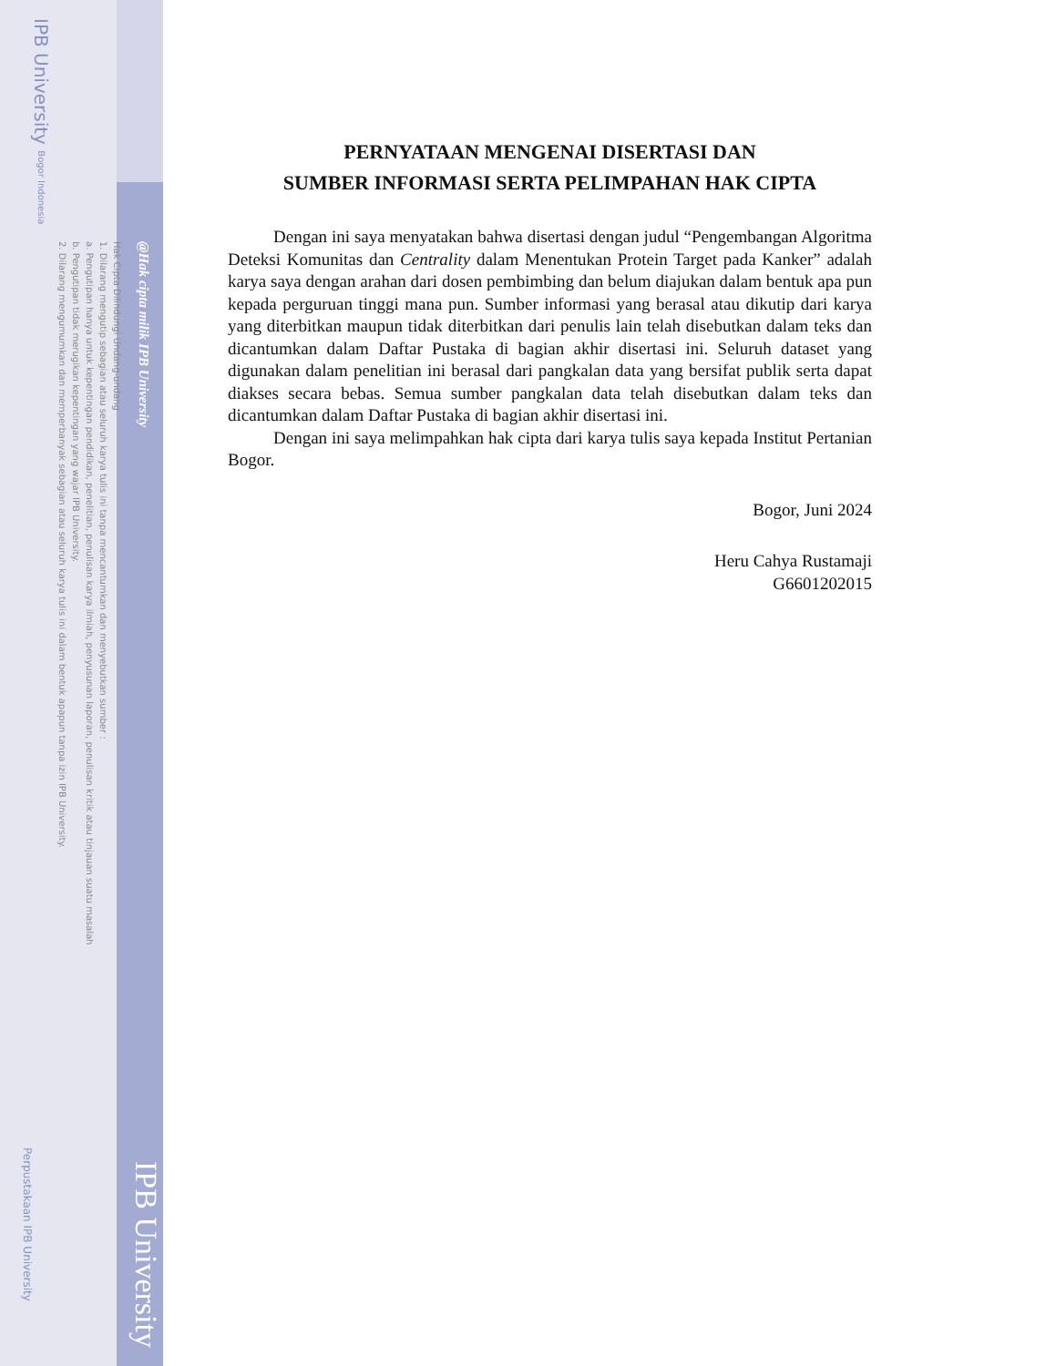@Hak cipta milik IPB University
Hak Cipta Dilindungi Undang-undang
1. Dilarang mengutip sebagian atau seluruh karya tulis ini tanpa mencantumkan dan menyebutkan sumber :
a. Pengutipan hanya untuk kepentingan pendidikan, penelitian, penulisan karya ilmiah, penyusunan laporan, penulisan kritik atau tinjauan suatu masalah
b. Pengutipan tidak merugikan kepentingan yang wajar IPB University.
2. Dilarang mengumumkan dan memperbanyak sebagian atau seluruh karya tulis ini dalam bentuk apapun tanpa izin IPB University.
IPB University Bogor Indonesia
Perpustakaan IPB University
PERNYATAAN MENGENAI DISERTASI DAN
SUMBER INFORMASI SERTA PELIMPAHAN HAK CIPTA
Dengan ini saya menyatakan bahwa disertasi dengan judul “Pengembangan Algoritma Deteksi Komunitas dan Centrality dalam Menentukan Protein Target pada Kanker” adalah karya saya dengan arahan dari dosen pembimbing dan belum diajukan dalam bentuk apa pun kepada perguruan tinggi mana pun. Sumber informasi yang berasal atau dikutip dari karya yang diterbitkan maupun tidak diterbitkan dari penulis lain telah disebutkan dalam teks dan dicantumkan dalam Daftar Pustaka di bagian akhir disertasi ini. Seluruh dataset yang digunakan dalam penelitian ini berasal dari pangkalan data yang bersifat publik serta dapat diakses secara bebas. Semua sumber pangkalan data telah disebutkan dalam teks dan dicantumkan dalam Daftar Pustaka di bagian akhir disertasi ini.
Dengan ini saya melimpahkan hak cipta dari karya tulis saya kepada Institut Pertanian Bogor.
Bogor, Juni 2024
Heru Cahya Rustamaji
G6601202015
IPB University